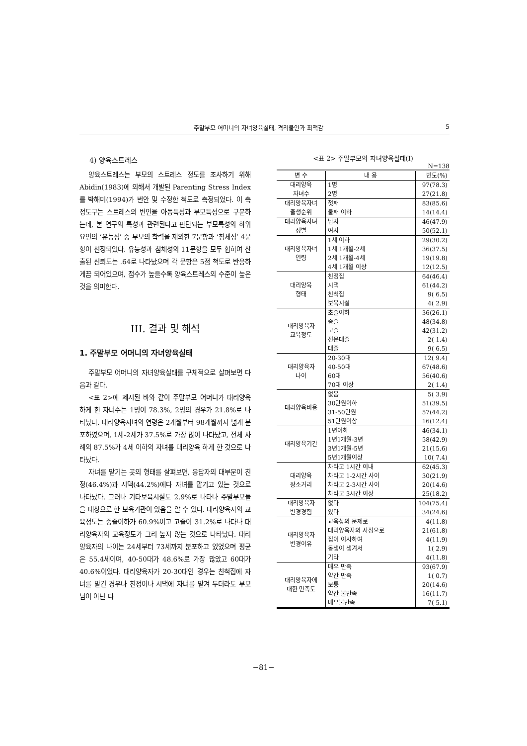주말부모 어머니의 자녀양육실태, 격리불안과 죄책감 5
4) 양육스트레스
양육스트레스는 부모의 스트레스 정도를 조사하기 위해 Abidin(1983)에 의해서 개발된 Parenting Stress Index를 박해미(1994)가 번안 및 수정한 척도로 측정되었다. 이 측정도구는 스트레스의 변인을 아동특성과 부모특성으로 구분하는데, 본 연구의 특성과 관련된다고 판단되는 부모특성의 하위요인의 ‘유능성’ 중 부모의 학력을 제외한 7문항과 ‘침체성’ 4문항이 선정되었다. 유능성과 침체성의 11문항을 모두 합하여 산출된 신뢰도는 .64로 나타났으며 각 문항은 5점 척도로 반응하게끔 되어있으며, 점수가 높을수록 양육스트레스의 수준이 높은 것을 의미한다.
III. 결과 및 해석
1. 주말부모 어머니의 자녀양육실태
주말부모 어머니의 자녀양육실태를 구체적으로 살펴보면 다음과 같다.
<표 2>에 제시된 바와 같이 주말부모 어머니가 대리양육 하게 한 자녀수는 1명이 78.3%, 2명의 경우가 21.8%로 나타났다. 대리양육자녀의 연령은 2개월부터 98개월까지 넓게 분포하였으며, 1세-2세가 37.5%로 가장 많이 나타났고, 전체 사례의 87.5%가 4세 이하의 자녀를 대리양육 하게 한 것으로 나타났다.
자녀를 맡기는 곳의 형태를 살펴보면, 응답자의 대부분이 친정(46.4%)과 시댁(44.2%)에다 자녀를 맡기고 있는 것으로 나타났다. 그러나 기타보육시설도 2.9%로 나타나 주말부모들을 대상으로 한 보육기관이 있음을 알 수 있다. 대리양육자의 교육정도는 중졸이하가 60.9%이고 고졸이 31.2%로 나타나 대리양육자의 교육정도가 그리 높지 않는 것으로 나타났다. 대리양육자의 나이는 24세부터 73세까지 분포하고 있었으며 평균은 55.4세이며, 40-50대가 48.6%로 가장 많았고 60대가 40.6%이었다. 대리양육자가 20-30대인 경우는 친척집에 자녀를 맡긴 경우나 친정이나 시댁에 자녀를 맡겨 두더라도 부모님이 아닌 다
<표 2> 주말부모의 자녀양육실태(I)
N=138
| 변 수 | 내 용 | 빈도(%) |
| --- | --- | --- |
| 대리양육 자녀수 | 1명 2명 | 97(78.3) 27(21.8) |
| 대리양육자녀 출생순위 | 첫째 둘째 이하 | 83(85.6) 14(14.4) |
| 대리양육자녀 성별 | 남자 여자 | 46(47.9) 50(52.1) |
| 대리양육자녀 연령 | 1세 이하 1세 1개월-2세 2세 1개월-4세 4세 1개월 이상 | 29(30.2) 36(37.5) 19(19.8) 12(12.5) |
| 대리양육 형태 | 친정집 시댁 친척집 보육시설 | 64(46.4) 61(44.2) 9( 6.5) 4( 2.9) |
| 대리양육자 교육정도 | 초졸이하 중졸 고졸 전문대졸 대졸 | 36(26.1) 48(34.8) 42(31.2) 2( 1.4) 9( 6.5) |
| 대리양육자 나이 | 20-30대 40-50대 60대 70대 이상 | 12( 9.4) 67(48.6) 56(40.6) 2( 1.4) |
| 대리양육비용 | 없음 30만원이하 31-50만원 51만원이상 | 5( 3.9) 51(39.5) 57(44.2) 16(12.4) |
| 대리양육기간 | 1년이하 1년1개월-3년 3년1개월-5년 5년1개월이상 | 46(34.1) 58(42.9) 21(15.6) 10( 7.4) |
| 대리양육 장소거리 | 차타고 1시간 이내 차타고 1-2시간 사이 차타고 2-3시간 사이 차타고 3시간 이상 | 62(45.3) 30(21.9) 20(14.6) 25(18.2) |
| 대리양육자 변경경험 | 없다 있다 | 104(75.4) 34(24.6) |
| 대리양육자 변경이유 | 교육상의 문제로 대리양육자의 사정으로 집이 이사하여 동생이 생겨서 기타 | 4(11.8) 21(61.8) 4(11.9) 1( 2.9) 4(11.8) |
| 대리양육자에 대한 만족도 | 매우 만족 약간 만족 보통 약간 불만족 매우불만족 | 93(67.9) 1( 0.7) 20(14.6) 16(11.7) 7( 5.1) |
−81−